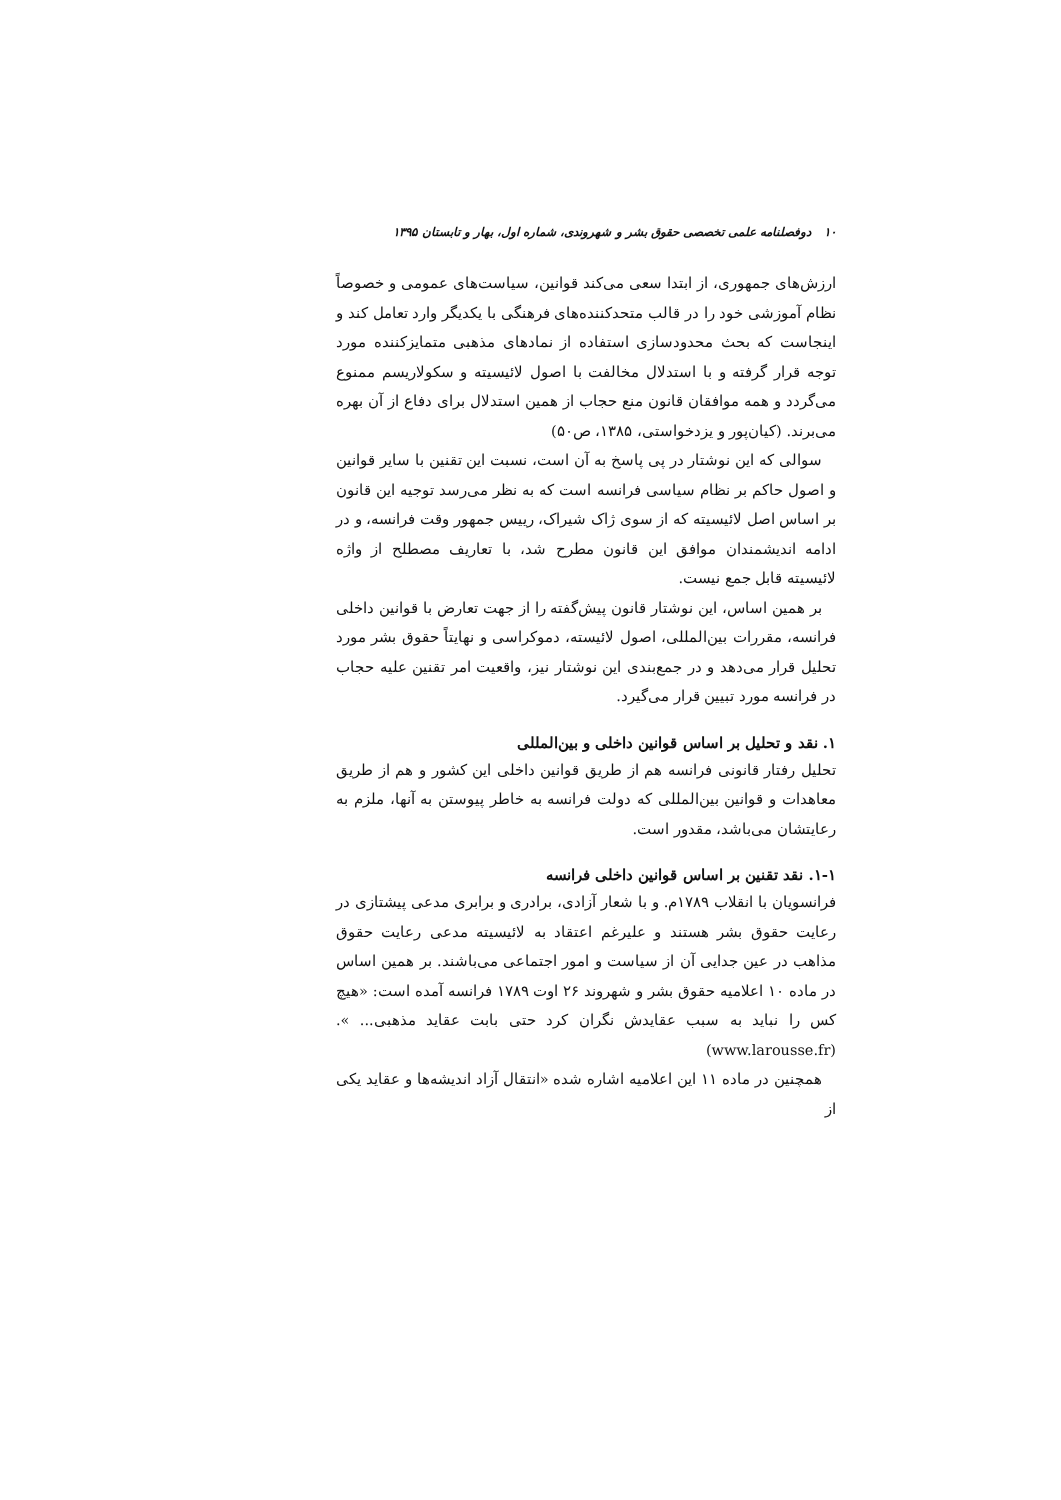۱۰ دوفصلنامه علمی تخصصی حقوق بشر و شهروندی، شماره اول، بهار و تابستان ۱۳۹۵
ارزش‌های جمهوری، از ابتدا سعی می‌کند قوانین، سیاست‌های عمومی و خصوصاً نظام آموزشی خود را در قالب متحدکننده‌های فرهنگی با یکدیگر وارد تعامل کند و اینجاست که بحث محدودسازی استفاده از نمادهای مذهبی متمایزکننده مورد توجه قرار گرفته و با استدلال مخالفت با اصول لائیسیته و سکولاریسم ممنوع می‌گردد و همه موافقان قانون منع حجاب از همین استدلال برای دفاع از آن بهره می‌برند. (کیان‌پور و یزدخواستی، ۱۳۸۵، ص۵۰)
سوالی که این نوشتار در پی پاسخ به آن است، نسبت این تقنین با سایر قوانین و اصول حاکم بر نظام سیاسی فرانسه است که به نظر می‌رسد توجیه این قانون بر اساس اصل لائیسیته که از سوی ژاک شیراک، رییس جمهور وقت فرانسه، و در ادامه اندیشمندان موافق این قانون مطرح شد، با تعاریف مصطلح از واژه لائیسیته قابل جمع نیست.
بر همین اساس، این نوشتار قانون پیش‌گفته را از جهت تعارض با قوانین داخلی فرانسه، مقررات بین‌المللی، اصول لائیسته، دموکراسی و نهایتاً حقوق بشر مورد تحلیل قرار می‌دهد و در جمع‌بندی این نوشتار نیز، واقعیت امر تقنین علیه حجاب در فرانسه مورد تبیین قرار می‌گیرد.
۱. نقد و تحلیل بر اساس قوانین داخلی و بین‌المللی
تحلیل رفتار قانونی فرانسه هم از طریق قوانین داخلی این کشور و هم از طریق معاهدات و قوانین بین‌المللی که دولت فرانسه به خاطر پیوستن به آنها، ملزم به رعایتشان می‌باشد، مقدور است.
۱-۱. نقد تقنین بر اساس قوانین داخلی فرانسه
فرانسویان با انقلاب ۱۷۸۹م. و با شعار آزادی، برادری و برابری مدعی پیشتازی در رعایت حقوق بشر هستند و علیرغم اعتقاد به لائیسیته مدعی رعایت حقوق مذاهب در عین جدایی آن از سیاست و امور اجتماعی می‌باشند. بر همین اساس در ماده ۱۰ اعلامیه حقوق بشر و شهروند ۲۶ اوت ۱۷۸۹ فرانسه آمده است: «هیچ کس را نباید به سبب عقایدش نگران کرد حتی بابت عقاید مذهبی... ». (www.larousse.fr)
همچنین در ماده ۱۱ این اعلامیه اشاره شده «انتقال آزاد اندیشه‌ها و عقاید یکی از